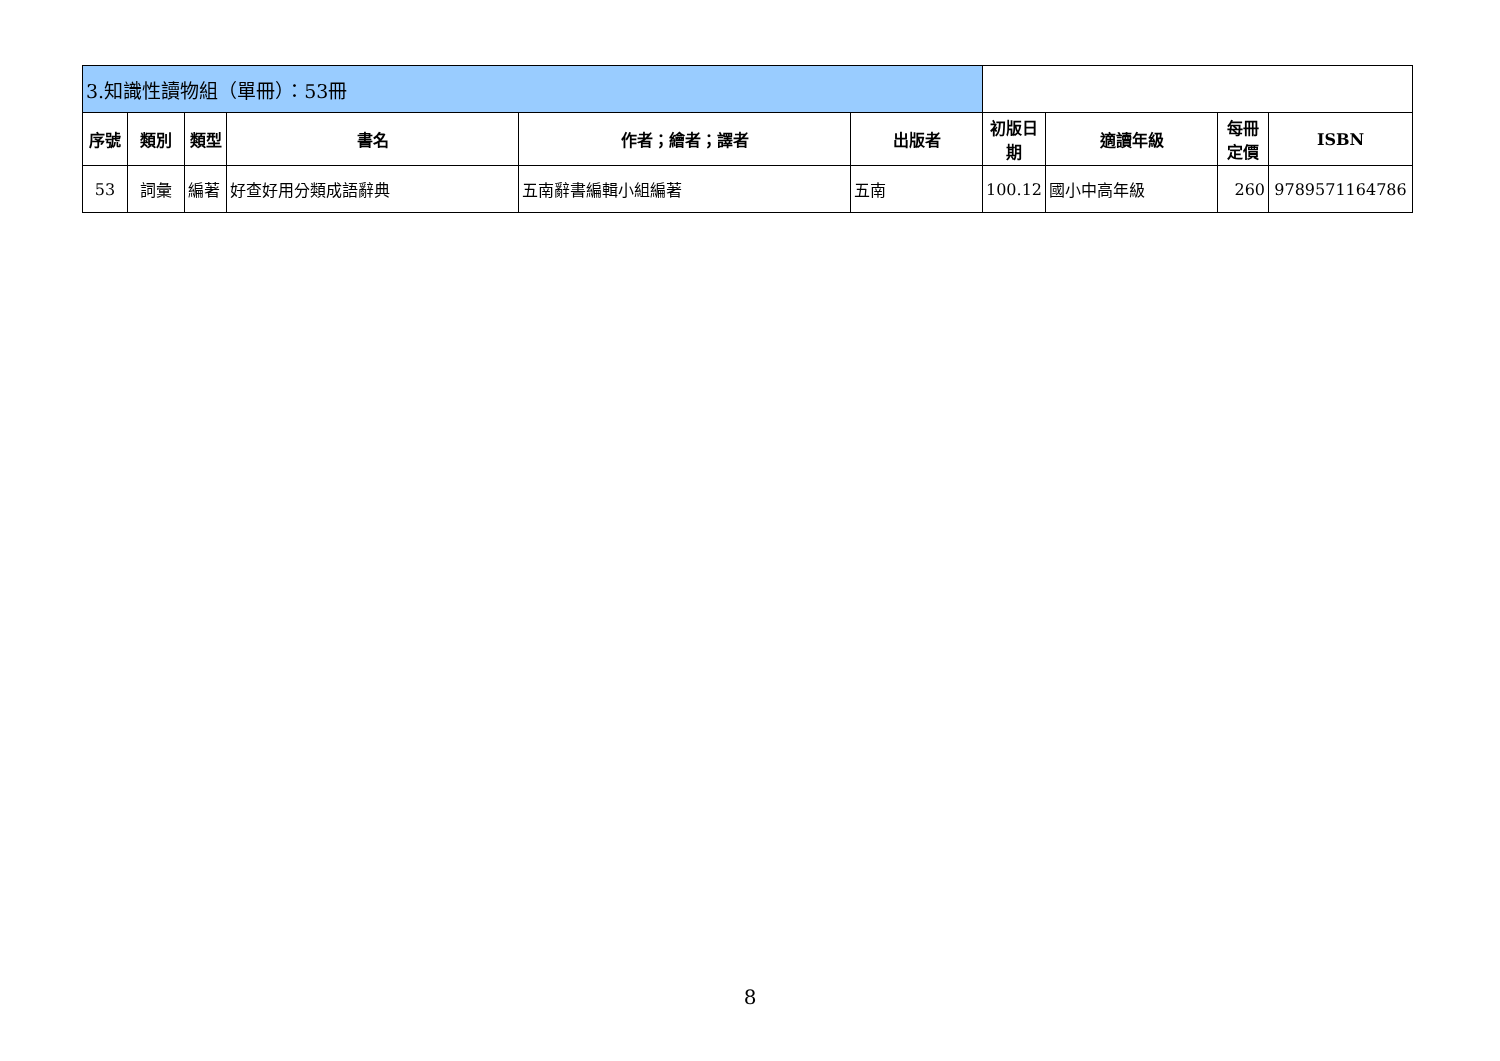| 3.知識性讀物組（單冊）：53冊 | | | | | | | | | |
| 序號 | 類別 | 類型 | 書名 | 作者；繪者；譯者 | 出版者 | 初版日期 | 適讀年級 | 每冊定價 | ISBN |
| 53 | 詞彙 | 編著 | 好查好用分類成語辭典 | 五南辭書編輯小組編著 | 五南 | 100.12 | 國小中高年級 | 260 | 9789571164786 |
8